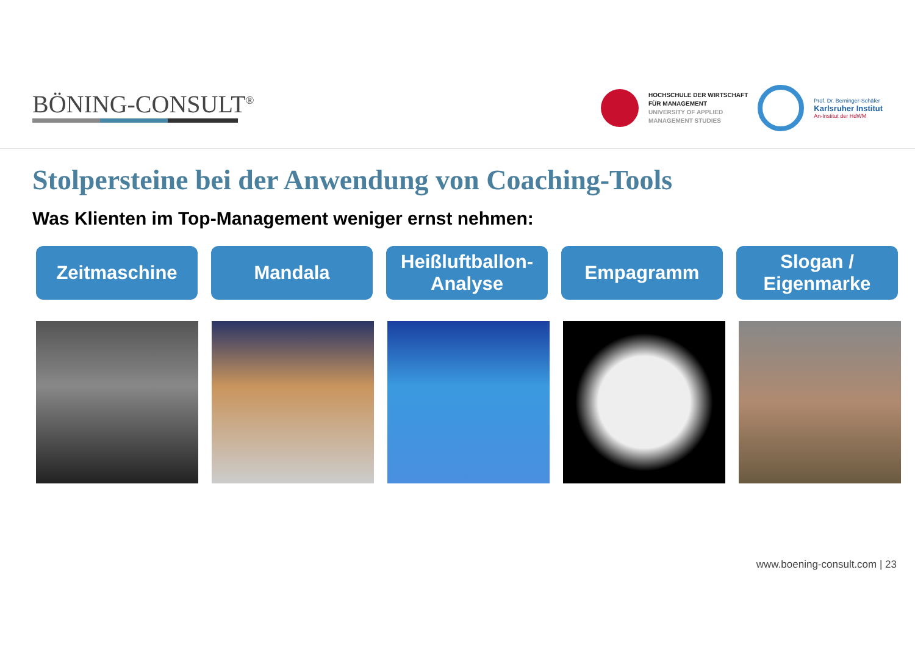BÖNING-CONSULT<sup>®</sup>
HOCHSCHULE DER WIRTSCHAFT
FÜR MANAGEMENT
UNIVERSITY OF APPLIED
MANAGEMENT STUDIES
Prof. Dr. Berninger-Schäfer
Karlsruher Institut
An-Institut der HdWM
Stolpersteine bei der Anwendung von Coaching-Tools
Was Klienten im Top-Management weniger ernst nehmen:
Zeitmaschine Mandala Heißluftballon-
Analyse
Empagramm Slogan /
Eigenmarke
www.boening-consult.com | 23